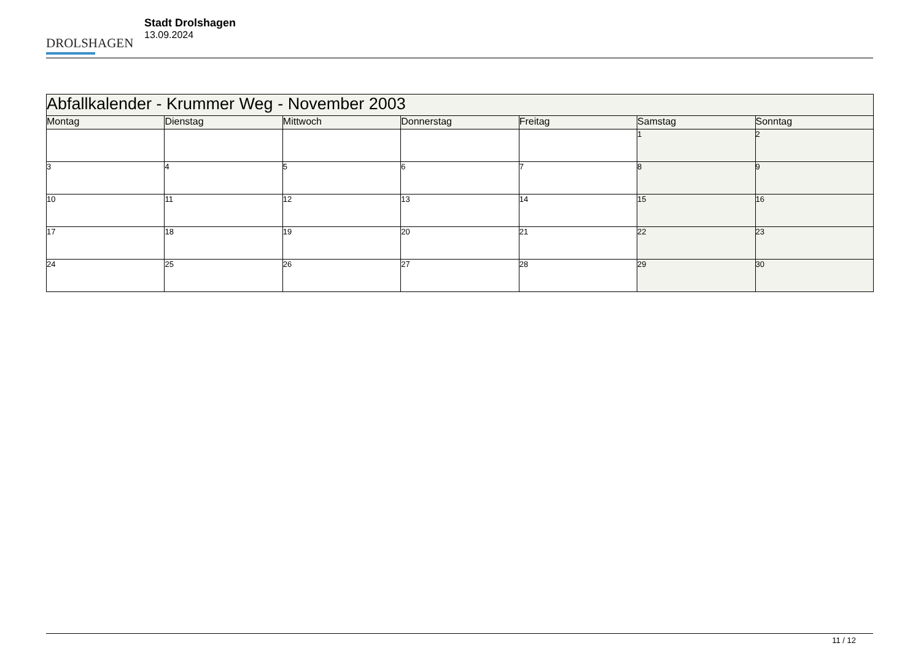DROLSHAGEN
Stadt Drolshagen
13.09.2024
| Abfallkalender - Krummer Weg - November 2003 | | | | | | |
| --- | --- | --- | --- | --- | --- | --- |
| Montag | Dienstag | Mittwoch | Donnerstag | Freitag | Samstag | Sonntag |
| | | | | | 1 | 2 |
| 3 | 4 | 5 | 6 | 7 | 8 | 9 |
| 10 | 11 | 12 | 13 | 14 | 15 | 16 |
| 17 | 18 | 19 | 20 | 21 | 22 | 23 |
| 24 | 25 | 26 | 27 | 28 | 29 | 30 |
11 / 12